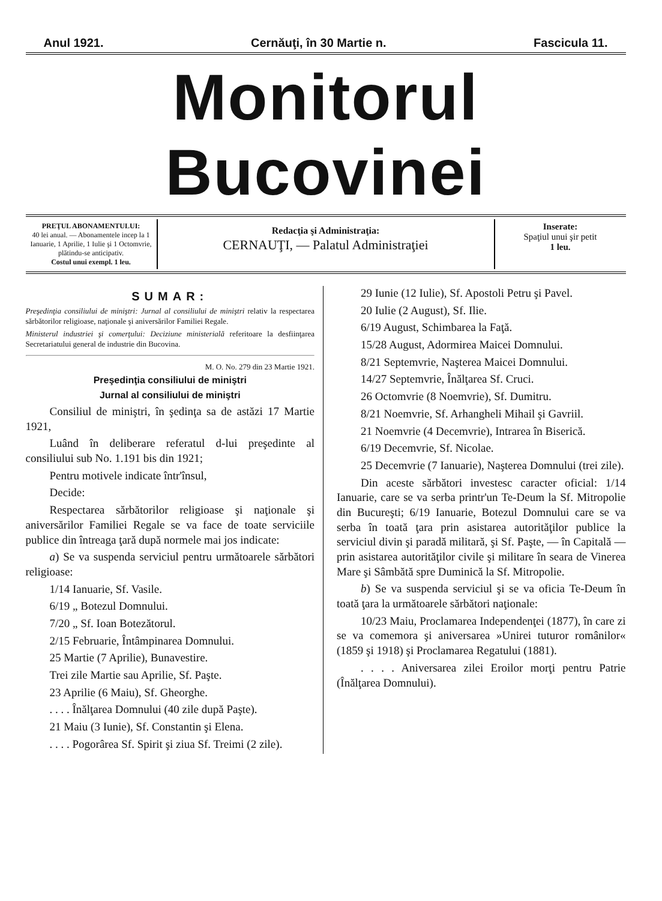Anul 1921. Cernăuţi, în 30 Martie n. Fascicula 11.
Monitorul Bucovinei
PREŢUL ABONAMENTULUI:
40 lei anual. — Abonamentele incep la 1 Ianuarie, 1 Aprilie, 1 Iulie şi 1 Octomvrie, plătindu-se anticipativ.
Costul unui exempl. 1 leu.
Redacţia şi Administraţia:
CERNAUŢI, — Palatul Administraţiei
Inserate:
Spaţiul unui şir petit
1 leu.
SUMAR:
Preşedinţia consiliului de miniştri: Jurnal al consiliului de miniştri relativ la respectarea sărbătorilor religioase, naţionale şi aniversărilor Familiei Regale.
Ministerul industriei şi comerţului: Deciziune ministerială referitoare la desfiinţarea Secretariatului general de industrie din Bucovina.
M. O. No. 279 din 23 Martie 1921.
Preşedinţia consiliului de miniştri
Jurnal al consiliului de miniştri
Consiliul de miniştri, în şedinţa sa de astăzi 17 Martie 1921,
Luând în deliberare referatul d-lui preşedinte al consiliului sub No. 1.191 bis din 1921;
Pentru motivele indicate într'însul,
Decide:
Respectarea sărbătorilor religioase şi naţionale şi aniversărilor Familiei Regale se va face de toate serviciile publice din întreaga ţară după normele mai jos indicate:
a) Se va suspenda serviciul pentru următoarele sărbători religioase:
1/14 Ianuarie, Sf. Vasile.
6/19 „ Botezul Domnului.
7/20 „ Sf. Ioan Botezătorul.
2/15 Februarie, Întâmpinarea Domnului.
25 Martie (7 Aprilie), Bunavestire.
Trei zile Martie sau Aprilie, Sf. Paşte.
23 Aprilie (6 Maiu), Sf. Gheorghe.
. . . . Înălţarea Domnului (40 zile după Paşte).
21 Maiu (3 Iunie), Sf. Constantin şi Elena.
. . . . Pogorârea Sf. Spirit şi ziua Sf. Treimi (2 zile).
29 Iunie (12 Iulie), Sf. Apostoli Petru şi Pavel.
20 Iulie (2 August), Sf. Ilie.
6/19 August, Schimbarea la Faţă.
15/28 August, Adormirea Maicei Domnului.
8/21 Septemvrie, Naşterea Maicei Domnului.
14/27 Septemvrie, Înălţarea Sf. Cruci.
26 Octomvrie (8 Noemvrie), Sf. Dumitru.
8/21 Noemvrie, Sf. Arhangheli Mihail şi Gavriil.
21 Noemvrie (4 Decemvrie), Intrarea în Biserică.
6/19 Decemvrie, Sf. Nicolae.
25 Decemvrie (7 Ianuarie), Naşterea Domnului (trei zile).
Din aceste sărbători investesc caracter oficial: 1/14 Ianuarie, care se va serba printr'un Te-Deum la Sf. Mitropolie din Bucureşti; 6/19 Ianuarie, Botezul Domnului care se va serba în toată ţara prin asistarea autorităţilor publice la serviciul divin şi paradă militară, şi Sf. Paşte, — în Capitală — prin asistarea autorităţilor civile şi militare în seara de Vinerea Mare şi Sâmbătă spre Duminică la Sf. Mitropolie.
b) Se va suspenda serviciul şi se va oficia Te-Deum în toată ţara la următoarele sărbători naţionale:
10/23 Maiu, Proclamarea Independenţei (1877), în care zi se va comemora şi aniversarea »Unirei tuturor românilor« (1859 şi 1918) şi Proclamarea Regatului (1881).
. . . . Aniversarea zilei Eroilor morţi pentru Patrie (Înălţarea Domnului).